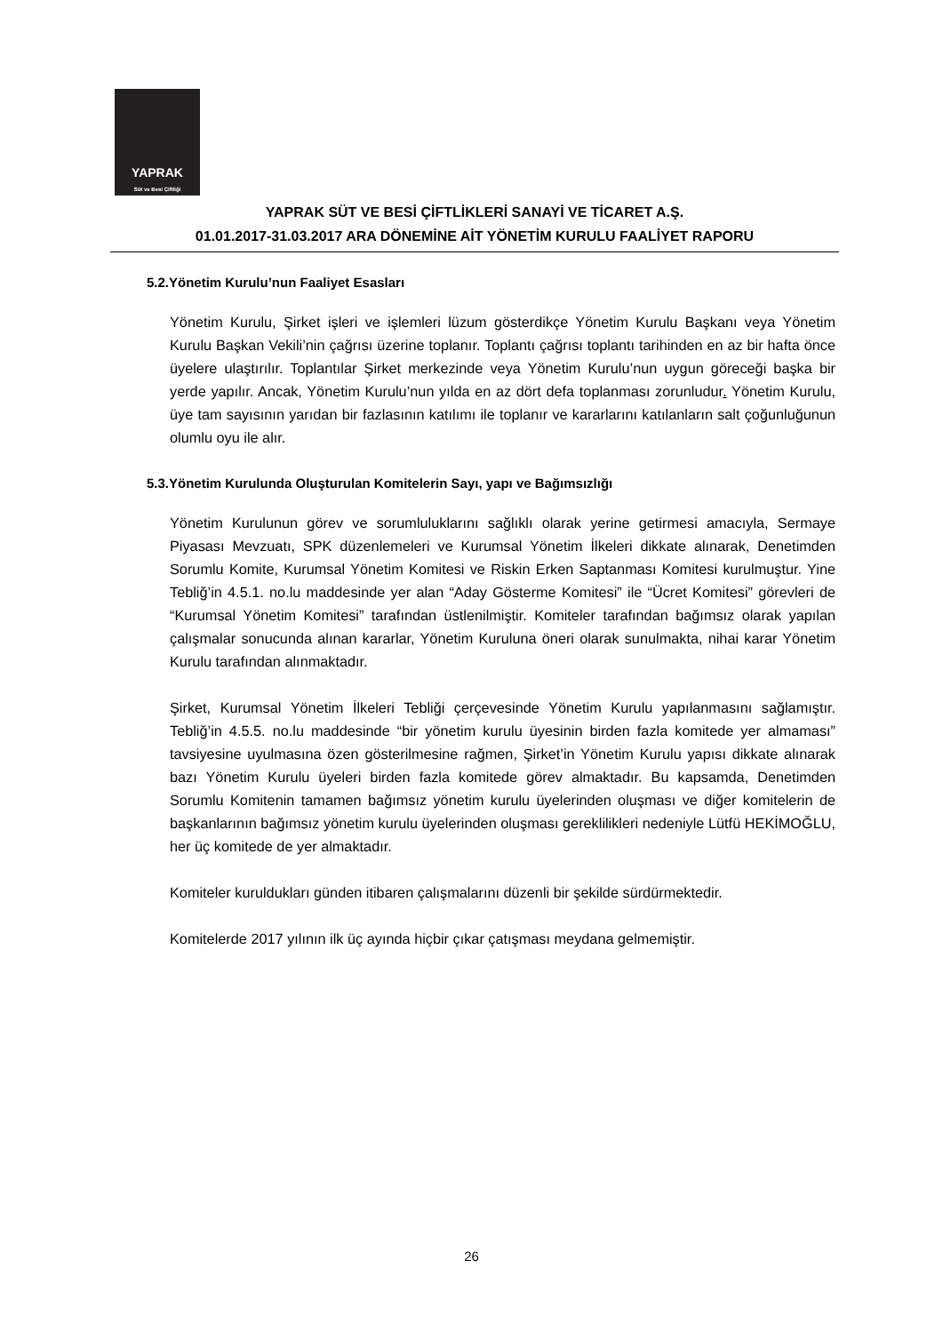YAPRAK
Süt ve Besi Çiftliği
YAPRAK SÜT VE BESİ ÇİFTLİKLERİ SANAYİ VE TİCARET A.Ş.
01.01.2017-31.03.2017 ARA DÖNEMİNE AİT YÖNETİM KURULU FAALİYET RAPORU
5.2.Yönetim Kurulu’nun Faaliyet Esasları
Yönetim Kurulu, Şirket işleri ve işlemleri lüzum gösterdikçe Yönetim Kurulu Başkanı veya Yönetim Kurulu Başkan Vekili’nin çağrısı üzerine toplanır. Toplantı çağrısı toplantı tarihinden en az bir hafta önce üyelere ulaştırılır. Toplantılar Şirket merkezinde veya Yönetim Kurulu’nun uygun göreceği başka bir yerde yapılır. Ancak, Yönetim Kurulu’nun yılda en az dört defa toplanması zorunludur. Yönetim Kurulu, üye tam sayısının yarıdan bir fazlasının katılımı ile toplanır ve kararlarını katılanların salt çoğunluğunun olumlu oyu ile alır.
5.3.Yönetim Kurulunda Oluşturulan Komitelerin Sayı, yapı ve Bağımsızlığı
Yönetim Kurulunun görev ve sorumluluklarını sağlıklı olarak yerine getirmesi amacıyla, Sermaye Piyasası Mevzuatı, SPK düzenlemeleri ve Kurumsal Yönetim İlkeleri dikkate alınarak, Denetimden Sorumlu Komite, Kurumsal Yönetim Komitesi ve Riskin Erken Saptanması Komitesi kurulmuştur. Yine Tebliğ’in 4.5.1. no.lu maddesinde yer alan “Aday Gösterme Komitesi” ile “Ücret Komitesi” görevleri de “Kurumsal Yönetim Komitesi” tarafından üstlenilmiştir. Komiteler tarafından bağımsız olarak yapılan çalışmalar sonucunda alınan kararlar, Yönetim Kuruluna öneri olarak sunulmakta, nihai karar Yönetim Kurulu tarafından alınmaktadır.
Şirket, Kurumsal Yönetim İlkeleri Tebliği çerçevesinde Yönetim Kurulu yapılanmasını sağlamıştır. Tebliğ’in 4.5.5. no.lu maddesinde “bir yönetim kurulu üyesinin birden fazla komitede yer almaması” tavsiyesine uyulmasına özen gösterilmesine rağmen, Şirket’in Yönetim Kurulu yapısı dikkate alınarak bazı Yönetim Kurulu üyeleri birden fazla komitede görev almaktadır. Bu kapsamda, Denetimden Sorumlu Komitenin tamamen bağımsız yönetim kurulu üyelerinden oluşması ve diğer komitelerin de başkanlarının bağımsız yönetim kurulu üyelerinden oluşması gereklilikleri nedeniyle Lütfü HEKİMOĞLU, her üç komitede de yer almaktadır.
Komiteler kuruldukları günden itibaren çalışmalarını düzenli bir şekilde sürdürmektedir.
Komitelerde 2017 yılının ilk üç ayında hiçbir çıkar çatışması meydana gelmemiştir.
26